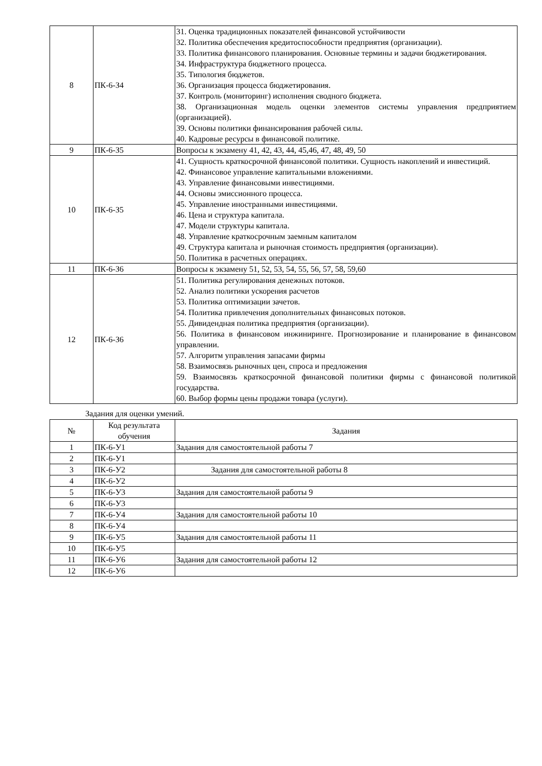| 8 | ПК-6-З4 | 31. Оценка традиционных показателей финансовой устойчивости 32. Политика обеспечения кредитоспособности предприятия (организации). 33. Политика финансового планирования. Основные термины и задачи бюджетирования. 34. Инфраструктура бюджетного процесса. 35. Типология бюджетов. 36. Организация процесса бюджетирования. 37. Контроль (мониторинг) исполнения сводного бюджета. 38. Организационная модель оценки элементов системы управления предприятием (организацией). 39. Основы политики финансирования рабочей силы. 40. Кадровые ресурсы в финансовой политике. |
| 9 | ПК-6-З5 | Вопросы к экзамену 41, 42, 43, 44, 45,46, 47, 48, 49, 50 |
| 10 | ПК-6-З5 | 41. Сущность краткосрочной финансовой политики. Сущность накоплений и инвестиций. 42. Финансовое управление капитальными вложениями. 43. Управление финансовыми инвестициями. 44. Основы эмиссионного процесса. 45. Управление иностранными инвестициями. 46. Цена и структура капитала. 47. Модели структуры капитала. 48. Управление краткосрочным заемным капиталом 49. Структура капитала и рыночная стоимость предприятия (организации). 50. Политика в расчетных операциях. |
| 11 | ПК-6-З6 | Вопросы к экзамену 51, 52, 53, 54, 55, 56, 57, 58, 59,60 |
| 12 | ПК-6-З6 | 51. Политика регулирования денежных потоков. 52. Анализ политики ускорения расчетов 53. Политика оптимизации зачетов. 54. Политика привлечения дополнительных финансовых потоков. 55. Дивидендная политика предприятия (организации). 56. Политика в финансовом инжиниринге. Прогнозирование и планирование в финансовом управлении. 57. Алгоритм управления запасами фирмы 58. Взаимосвязь рыночных цен, спроса и предложения 59. Взаимосвязь краткосрочной финансовой политики фирмы с финансовой политикой государства. 60. Выбор формы цены продажи товара (услуги). |
Задания для оценки умений.
| № | Код результата обучения | Задания |
| --- | --- | --- |
| 1 | ПК-6-У1 | Задания для самостоятельной работы 7 |
| 2 | ПК-6-У1 | |
| 3 | ПК-6-У2 | Задания для самостоятельной работы 8 |
| 4 | ПК-6-У2 | |
| 5 | ПК-6-У3 | Задания для самостоятельной работы 9 |
| 6 | ПК-6-У3 | |
| 7 | ПК-6-У4 | Задания для самостоятельной работы 10 |
| 8 | ПК-6-У4 | |
| 9 | ПК-6-У5 | Задания для самостоятельной работы 11 |
| 10 | ПК-6-У5 | |
| 11 | ПК-6-У6 | Задания для самостоятельной работы 12 |
| 12 | ПК-6-У6 | |